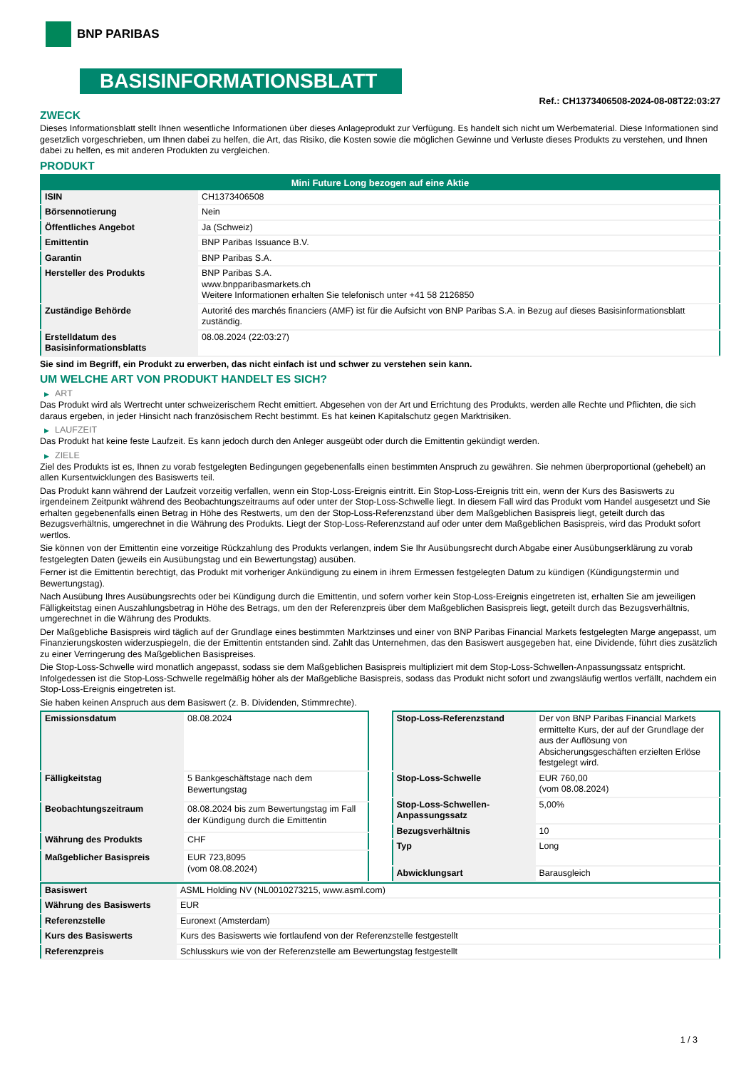BNP PARIBAS
BASISINFORMATIONSBLATT
Ref.: CH1373406508-2024-08-08T22:03:27
ZWECK
Dieses Informationsblatt stellt Ihnen wesentliche Informationen über dieses Anlageprodukt zur Verfügung. Es handelt sich nicht um Werbematerial. Diese Informationen sind gesetzlich vorgeschrieben, um Ihnen dabei zu helfen, die Art, das Risiko, die Kosten sowie die möglichen Gewinne und Verluste dieses Produkts zu verstehen, und Ihnen dabei zu helfen, es mit anderen Produkten zu vergleichen.
PRODUKT
| Mini Future Long bezogen auf eine Aktie | |
| --- | --- |
| ISIN | CH1373406508 |
| Börsennotierung | Nein |
| Öffentliches Angebot | Ja (Schweiz) |
| Emittentin | BNP Paribas Issuance B.V. |
| Garantin | BNP Paribas S.A. |
| Hersteller des Produkts | BNP Paribas S.A. www.bnpparibasmarkets.ch Weitere Informationen erhalten Sie telefonisch unter +41 58 2126850 |
| Zuständige Behörde | Autorité des marchés financiers (AMF) ist für die Aufsicht von BNP Paribas S.A. in Bezug auf dieses Basisinformationsblatt zuständig. |
| Erstelldatum des Basisinformationsblatts | 08.08.2024 (22:03:27) |
Sie sind im Begriff, ein Produkt zu erwerben, das nicht einfach ist und schwer zu verstehen sein kann.
UM WELCHE ART VON PRODUKT HANDELT ES SICH?
▶ ART
Das Produkt wird als Wertrecht unter schweizerischem Recht emittiert. Abgesehen von der Art und Errichtung des Produkts, werden alle Rechte und Pflichten, die sich daraus ergeben, in jeder Hinsicht nach französischem Recht bestimmt. Es hat keinen Kapitalschutz gegen Marktrisiken.
▶ LAUFZEIT
Das Produkt hat keine feste Laufzeit. Es kann jedoch durch den Anleger ausgeübt oder durch die Emittentin gekündigt werden.
▶ ZIELE
Ziel des Produkts ist es, Ihnen zu vorab festgelegten Bedingungen gegebenenfalls einen bestimmten Anspruch zu gewähren. Sie nehmen überproportional (gehebelt) an allen Kursentwicklungen des Basiswerts teil.
Das Produkt kann während der Laufzeit vorzeitig verfallen, wenn ein Stop-Loss-Ereignis eintritt. Ein Stop-Loss-Ereignis tritt ein, wenn der Kurs des Basiswerts zu irgendeinem Zeitpunkt während des Beobachtungszeitraums auf oder unter der Stop-Loss-Schwelle liegt. In diesem Fall wird das Produkt vom Handel ausgesetzt und Sie erhalten gegebenenfalls einen Betrag in Höhe des Restwerts, um den der Stop-Loss-Referenzstand über dem Maßgeblichen Basispreis liegt, geteilt durch das Bezugsverhältnis, umgerechnet in die Währung des Produkts. Liegt der Stop-Loss-Referenzstand auf oder unter dem Maßgeblichen Basispreis, wird das Produkt sofort wertlos.
Sie können von der Emittentin eine vorzeitige Rückzahlung des Produkts verlangen, indem Sie Ihr Ausübungsrecht durch Abgabe einer Ausübungserklärung zu vorab festgelegten Daten (jeweils ein Ausübungstag und ein Bewertungstag) ausüben.
Ferner ist die Emittentin berechtigt, das Produkt mit vorheriger Ankündigung zu einem in ihrem Ermessen festgelegten Datum zu kündigen (Kündigungstermin und Bewertungstag).
Nach Ausübung Ihres Ausübungsrechts oder bei Kündigung durch die Emittentin, und sofern vorher kein Stop-Loss-Ereignis eingetreten ist, erhalten Sie am jeweiligen Fälligkeitstag einen Auszahlungsbetrag in Höhe des Betrags, um den der Referenzpreis über dem Maßgeblichen Basispreis liegt, geteilt durch das Bezugsverhältnis, umgerechnet in die Währung des Produkts.
Der Maßgebliche Basispreis wird täglich auf der Grundlage eines bestimmten Marktzinses und einer von BNP Paribas Financial Markets festgelegten Marge angepasst, um Finanzierungskosten widerzuspiegeln, die der Emittentin entstanden sind. Zahlt das Unternehmen, das den Basiswert ausgegeben hat, eine Dividende, führt dies zusätzlich zu einer Verringerung des Maßgeblichen Basispreises.
Die Stop-Loss-Schwelle wird monatlich angepasst, sodass sie dem Maßgeblichen Basispreis multipliziert mit dem Stop-Loss-Schwellen-Anpassungssatz entspricht. Infolgedessen ist die Stop-Loss-Schwelle regelmäßig höher als der Maßgebliche Basispreis, sodass das Produkt nicht sofort und zwangsläufig wertlos verfällt, nachdem ein Stop-Loss-Ereignis eingetreten ist.
Sie haben keinen Anspruch aus dem Basiswert (z. B. Dividenden, Stimmrechte).
| Emissionsdatum | 08.08.2024 |
| Fälligkeitstag | 5 Bankgeschäftstage nach dem Bewertungstag |
| Beobachtungszeitraum | 08.08.2024 bis zum Bewertungstag im Fall der Kündigung durch die Emittentin |
| Währung des Produkts | CHF |
| Maßgeblicher Basispreis | EUR 723,8095 (vom 08.08.2024) |
| Stop-Loss-Referenzstand | Der von BNP Paribas Financial Markets ermittelte Kurs, der auf der Grundlage der aus der Auflösung von Absicherungsgeschäften erzielten Erlöse festgelegt wird. |
| Stop-Loss-Schwelle | EUR 760,00 (vom 08.08.2024) |
| Stop-Loss-Schwellen-Anpassungssatz | 5,00% |
| Bezugsverhältnis | 10 |
| Typ | Long |
| Abwicklungsart | Barausgleich |
| Basiswert | ASML Holding NV (NL0010273215, www.asml.com) |
| Währung des Basiswerts | EUR |
| Referenzstelle | Euronext (Amsterdam) |
| Kurs des Basiswerts | Kurs des Basiswerts wie fortlaufend von der Referenzstelle festgestellt |
| Referenzpreis | Schlusskurs wie von der Referenzstelle am Bewertungstag festgestellt |
1 / 3